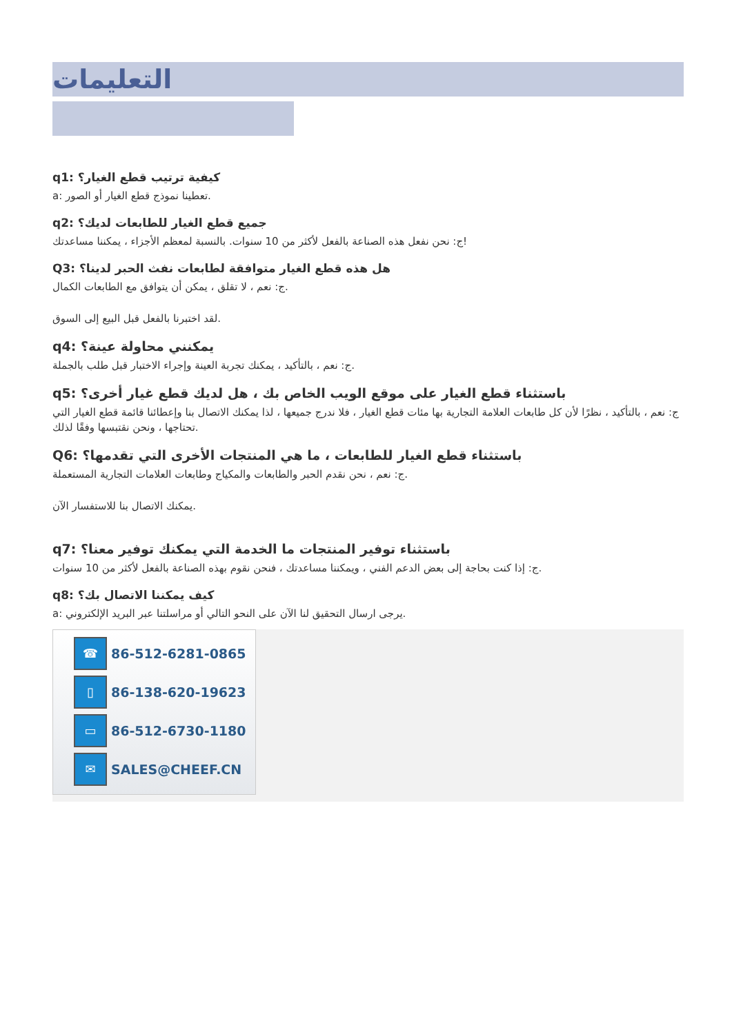التعليمات
q1: كيفية ترتيب قطع الغيار؟
a: تعطينا نموذج قطع الغيار أو الصور.
q2: جميع قطع الغيار للطابعات لديك؟
ج: نحن نفعل هذه الصناعة بالفعل لأكثر من 10 سنوات. بالنسبة لمعظم الأجزاء ، يمكننا مساعدتك!
Q3: هل هذه قطع الغيار متوافقة لطابعات نفث الحبر لدينا؟
ج: نعم ، لا تقلق ، يمكن أن يتوافق مع الطابعات الكمال.
لقد اختبرنا بالفعل قبل البيع إلى السوق.
q4: يمكنني محاولة عينة؟
ج: نعم ، بالتأكيد ، يمكنك تجربة العينة وإجراء الاختبار قبل طلب بالجملة.
q5: باستثناء قطع الغيار على موقع الويب الخاص بك ، هل لديك قطع غيار أخرى؟
ج: نعم ، بالتأكيد ، نظرًا لأن كل طابعات العلامة التجارية بها مئات قطع الغيار ، فلا ندرج جميعها ، لذا يمكنك الاتصال بنا وإعطائنا قائمة قطع الغيار التي تحتاجها ، ونحن نقتبسها وفقًا لذلك.
Q6: باستثناء قطع الغيار للطابعات ، ما هي المنتجات الأخرى التي تقدمها؟
ج: نعم ، نحن نقدم الحبر والطابعات والمكياج وطابعات العلامات التجارية المستعملة.
يمكنك الاتصال بنا للاستفسار الآن.
q7: باستثناء توفير المنتجات ما الخدمة التي يمكنك توفير معنا؟
ج: إذا كنت بحاجة إلى بعض الدعم الفني ، ويمكننا مساعدتك ، فنحن نقوم بهذه الصناعة بالفعل لأكثر من 10 سنوات.
q8: كيف يمكننا الاتصال بك؟
a: يرجى ارسال التحقيق لنا الآن على النحو التالي أو مراسلتنا عبر البريد الإلكتروني.
☎
86-512-6281-0865
▯
86-138-620-19623
▭
86-512-6730-1180
✉
SALES@CHEEF.CN